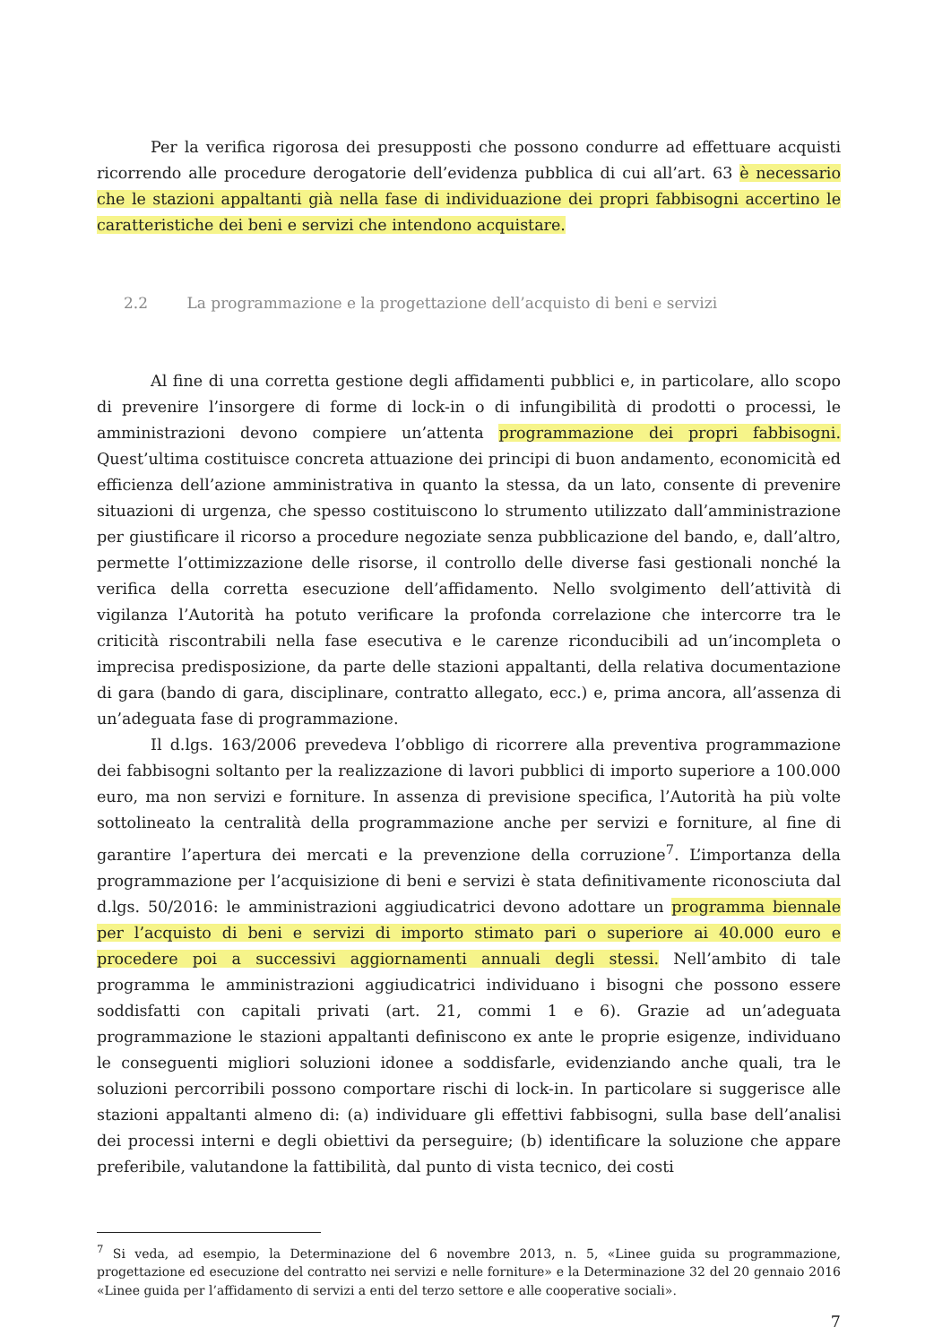Per la verifica rigorosa dei presupposti che possono condurre ad effettuare acquisti ricorrendo alle procedure derogatorie dell’evidenza pubblica di cui all’art. 63 è necessario che le stazioni appaltanti già nella fase di individuazione dei propri fabbisogni accertino le caratteristiche dei beni e servizi che intendono acquistare.
2.2 La programmazione e la progettazione dell’acquisto di beni e servizi
Al fine di una corretta gestione degli affidamenti pubblici e, in particolare, allo scopo di prevenire l’insorgere di forme di lock-in o di infungibilità di prodotti o processi, le amministrazioni devono compiere un’attenta programmazione dei propri fabbisogni. Quest’ultima costituisce concreta attuazione dei principi di buon andamento, economicità ed efficienza dell’azione amministrativa in quanto la stessa, da un lato, consente di prevenire situazioni di urgenza, che spesso costituiscono lo strumento utilizzato dall’amministrazione per giustificare il ricorso a procedure negoziate senza pubblicazione del bando, e, dall’altro, permette l’ottimizzazione delle risorse, il controllo delle diverse fasi gestionali nonché la verifica della corretta esecuzione dell’affidamento. Nello svolgimento dell’attività di vigilanza l’Autorità ha potuto verificare la profonda correlazione che intercorre tra le criticità riscontrabili nella fase esecutiva e le carenze riconducibili ad un’incompleta o imprecisa predisposizione, da parte delle stazioni appaltanti, della relativa documentazione di gara (bando di gara, disciplinare, contratto allegato, ecc.) e, prima ancora, all’assenza di un’adeguata fase di programmazione.
Il d.lgs. 163/2006 prevedeva l’obbligo di ricorrere alla preventiva programmazione dei fabbisogni soltanto per la realizzazione di lavori pubblici di importo superiore a 100.000 euro, ma non servizi e forniture. In assenza di previsione specifica, l’Autorità ha più volte sottolineato la centralità della programmazione anche per servizi e forniture, al fine di garantire l’apertura dei mercati e la prevenzione della corruzione<sup>7</sup>. L’importanza della programmazione per l’acquisizione di beni e servizi è stata definitivamente riconosciuta dal d.lgs. 50/2016: le amministrazioni aggiudicatrici devono adottare un programma biennale per l’acquisto di beni e servizi di importo stimato pari o superiore ai 40.000 euro e procedere poi a successivi aggiornamenti annuali degli stessi. Nell’ambito di tale programma le amministrazioni aggiudicatrici individuano i bisogni che possono essere soddisfatti con capitali privati (art. 21, commi 1 e 6). Grazie ad un’adeguata programmazione le stazioni appaltanti definiscono ex ante le proprie esigenze, individuano le conseguenti migliori soluzioni idonee a soddisfarle, evidenziando anche quali, tra le soluzioni percorribili possono comportare rischi di lock-in. In particolare si suggerisce alle stazioni appaltanti almeno di: (a) individuare gli effettivi fabbisogni, sulla base dell’analisi dei processi interni e degli obiettivi da perseguire; (b) identificare la soluzione che appare preferibile, valutandone la fattibilità, dal punto di vista tecnico, dei costi
<sup>7</sup> Si veda, ad esempio, la Determinazione del 6 novembre 2013, n. 5, «Linee guida su programmazione, progettazione ed esecuzione del contratto nei servizi e nelle forniture» e la Determinazione 32 del 20 gennaio 2016 «Linee guida per l’affidamento di servizi a enti del terzo settore e alle cooperative sociali».
7